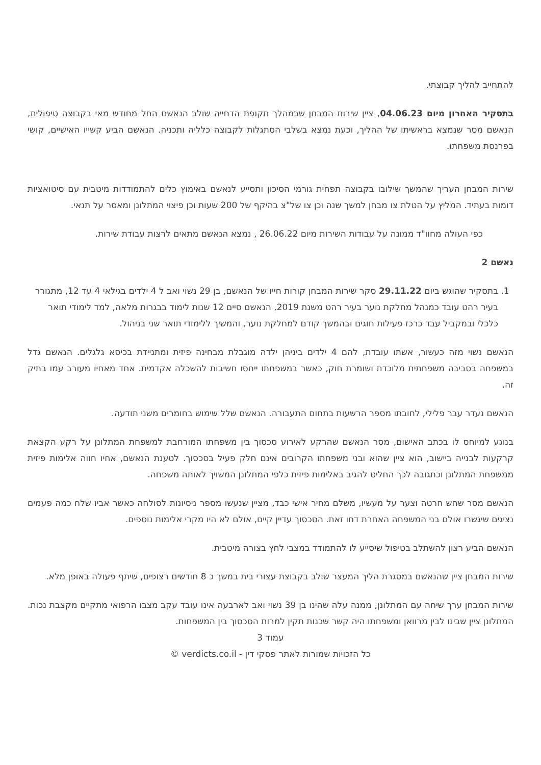להתחייב להליך קבוצתי.
בתסקיר האחרון מיום 04.06.23, ציין שירות המבחן שבמהלך תקופת הדחייה שולב הנאשם החל מחודש מאי בקבוצה טיפולית, הנאשם מסר שנמצא בראשיתו של ההליך, וכעת נמצא בשלבי הסתגלות לקבוצה כלליה ותכניה. הנאשם הביע קשייו האישיים, קושי בפרנסת משפחתו.
שירות המבחן העריך שהמשך שילובו בקבוצה תפחית גורמי הסיכון ותסייע לנאשם באימוץ כלים להתמודדות מיטבית עם סיטואציות דומות בעתיד. המליץ על הטלת צו מבחן למשך שנה וכן צו של"צ בהיקף של 200 שעות וכן פיצוי המתלונן ומאסר על תנאי.
כפי העולה מחוו"ד ממונה על עבודות השירות מיום 26.06.22 , נמצא הנאשם מתאים לרצות עבודת שירות.
נאשם 2
1. בתסקיר שהוגש ביום 29.11.22 סקר שירות המבחן קורות חייו של הנאשם, בן 29 נשוי ואב ל 4 ילדים בגילאי 4 עד 12, מתגורר בעיר רהט עובד כמנהל מחלקת נוער בעיר רהט משנת 2019, הנאשם סיים 12 שנות לימוד בבגרות מלאה, למד לימודי תואר כלכלי ובמקביל עבד כרכז פעילות חוגים ובהמשך קודם למחלקת נוער, והמשיך ללימודי תואר שני בניהול.
הנאשם נשוי מזה כעשור, אשתו עובדת, להם 4 ילדים ביניהן ילדה מוגבלת מבחינה פיזית ומתניידת בכיסא גלגלים. הנאשם גדל במשפחה בסביבה משפחתית מלוכדת ושומרת חוק, כאשר במשפחתו ייחסו חשיבות להשכלה אקדמית. אחד מאחיו מעורב עמו בתיק זה.
הנאשם נעדר עבר פלילי, לחובתו מספר הרשעות בתחום התעבורה. הנאשם שלל שימוש בחומרים משני תודעה.
בנוגע למיוחס לו בכתב האישום, מסר הנאשם שהרקע לאירוע סכסוך בין משפחתו המורחבת למשפחת המתלונן על רקע הקצאת קרקעות לבנייה ביישוב, הוא ציין שהוא ובני משפחתו הקרובים אינם חלק פעיל בסכסוך. לטענת הנאשם, אחיו חווה אלימות פיזית ממשפחת המתלונן וכתגובה לכך החליט להגיב באלימות פיזית כלפי המתלונן המשויך לאותה משפחה.
הנאשם מסר שחש חרטה וצער על מעשיו, משלם מחיר אישי כבד, מציין שנעשו מספר ניסיונות לסולחה כאשר אביו שלח כמה פעמים נציגים שיגשרו אולם בני המשפחה האחרת דחו זאת. הסכסוך עדיין קיים, אולם לא היו מקרי אלימות נוספים.
הנאשם הביע רצון להשתלב בטיפול שיסייע לו להתמודד במצבי לחץ בצורה מיטבית.
שירות המבחן ציין שהנאשם במסגרת הליך המעצר שולב בקבוצת עצורי בית במשך כ 8 חודשים רצופים, שיתף פעולה באופן מלא.
שירות המבחן ערך שיחה עם המתלונן, ממנה עלה שהינו בן 39 נשוי ואב לארבעה אינו עובד עקב מצבו הרפואי מתקיים מקצבת נכות. המתלונן ציין שבינו לבין מרוואן ומשפחתו היה קשר שכנות תקין למרות הסכסוך בין המשפחות.
עמוד 3
כל הזכויות שמורות לאתר פסקי דין - verdicts.co.il ©